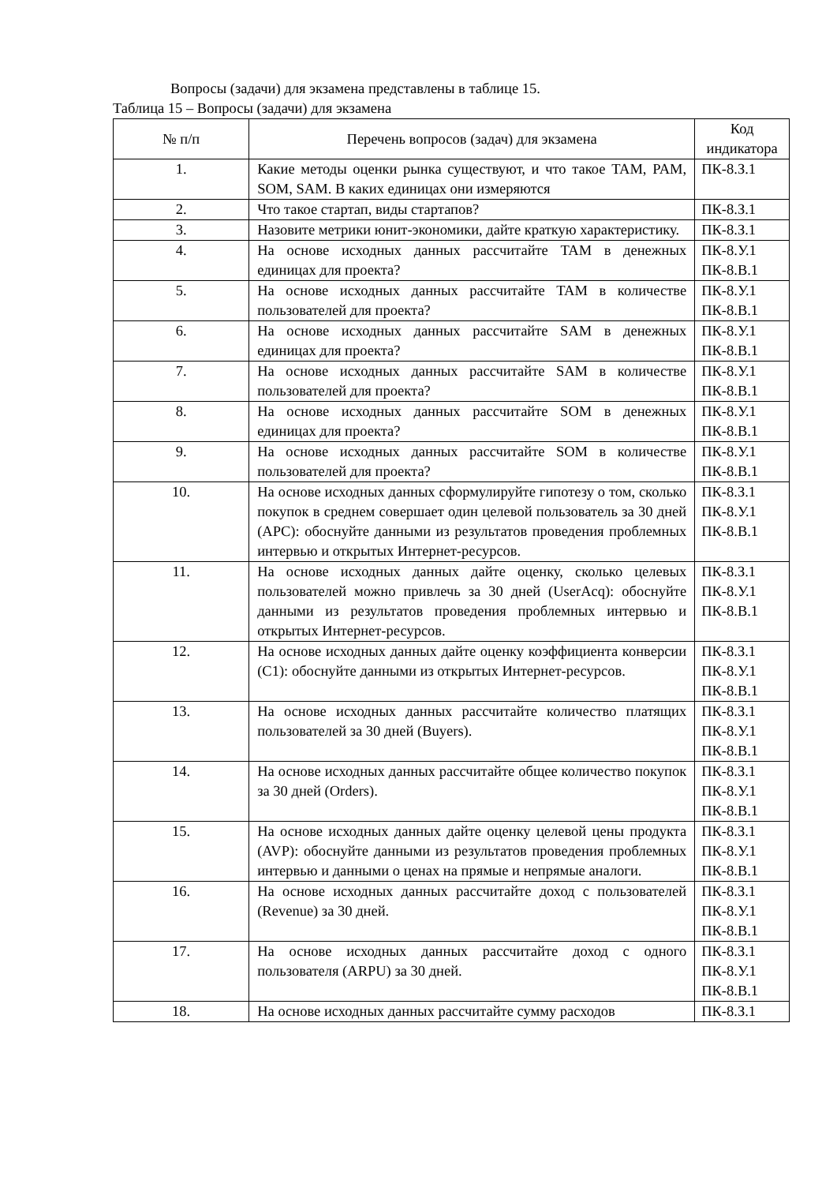Вопросы (задачи) для экзамена представлены в таблице 15.
Таблица 15 – Вопросы (задачи) для экзамена
| № п/п | Перечень вопросов (задач) для экзамена | Код индикатора |
| --- | --- | --- |
| 1. | Какие методы оценки рынка существуют, и что такое TAM, PAM, SOM, SAM. В каких единицах они измеряются | ПК-8.З.1 |
| 2. | Что такое стартап, виды стартапов? | ПК-8.З.1 |
| 3. | Назовите метрики юнит-экономики, дайте краткую характеристику. | ПК-8.З.1 |
| 4. | На основе исходных данных рассчитайте TAM в денежных единицах для проекта? | ПК-8.У.1 ПК-8.В.1 |
| 5. | На основе исходных данных рассчитайте TAM в количестве пользователей для проекта? | ПК-8.У.1 ПК-8.В.1 |
| 6. | На основе исходных данных рассчитайте SAM в денежных единицах для проекта? | ПК-8.У.1 ПК-8.В.1 |
| 7. | На основе исходных данных рассчитайте SAM в количестве пользователей для проекта? | ПК-8.У.1 ПК-8.В.1 |
| 8. | На основе исходных данных рассчитайте SOM в денежных единицах для проекта? | ПК-8.У.1 ПК-8.В.1 |
| 9. | На основе исходных данных рассчитайте SOM в количестве пользователей для проекта? | ПК-8.У.1 ПК-8.В.1 |
| 10. | На основе исходных данных сформулируйте гипотезу о том, сколько покупок в среднем совершает один целевой пользователь за 30 дней (APC): обоснуйте данными из результатов проведения проблемных интервью и открытых Интернет-ресурсов. | ПК-8.З.1 ПК-8.У.1 ПК-8.В.1 |
| 11. | На основе исходных данных дайте оценку, сколько целевых пользователей можно привлечь за 30 дней (UserAcq): обоснуйте данными из результатов проведения проблемных интервью и открытых Интернет-ресурсов. | ПК-8.З.1 ПК-8.У.1 ПК-8.В.1 |
| 12. | На основе исходных данных дайте оценку коэффициента конверсии (C1): обоснуйте данными из открытых Интернет-ресурсов. | ПК-8.З.1 ПК-8.У.1 ПК-8.В.1 |
| 13. | На основе исходных данных рассчитайте количество платящих пользователей за 30 дней (Buyers). | ПК-8.З.1 ПК-8.У.1 ПК-8.В.1 |
| 14. | На основе исходных данных рассчитайте общее количество покупок за 30 дней (Orders). | ПК-8.З.1 ПК-8.У.1 ПК-8.В.1 |
| 15. | На основе исходных данных дайте оценку целевой цены продукта (AVP): обоснуйте данными из результатов проведения проблемных интервью и данными о ценах на прямые и непрямые аналоги. | ПК-8.З.1 ПК-8.У.1 ПК-8.В.1 |
| 16. | На основе исходных данных рассчитайте доход с пользователей (Revenue) за 30 дней. | ПК-8.З.1 ПК-8.У.1 ПК-8.В.1 |
| 17. | На основе исходных данных рассчитайте доход с одного пользователя (ARPU) за 30 дней. | ПК-8.З.1 ПК-8.У.1 ПК-8.В.1 |
| 18. | На основе исходных данных рассчитайте сумму расходов | ПК-8.З.1 |